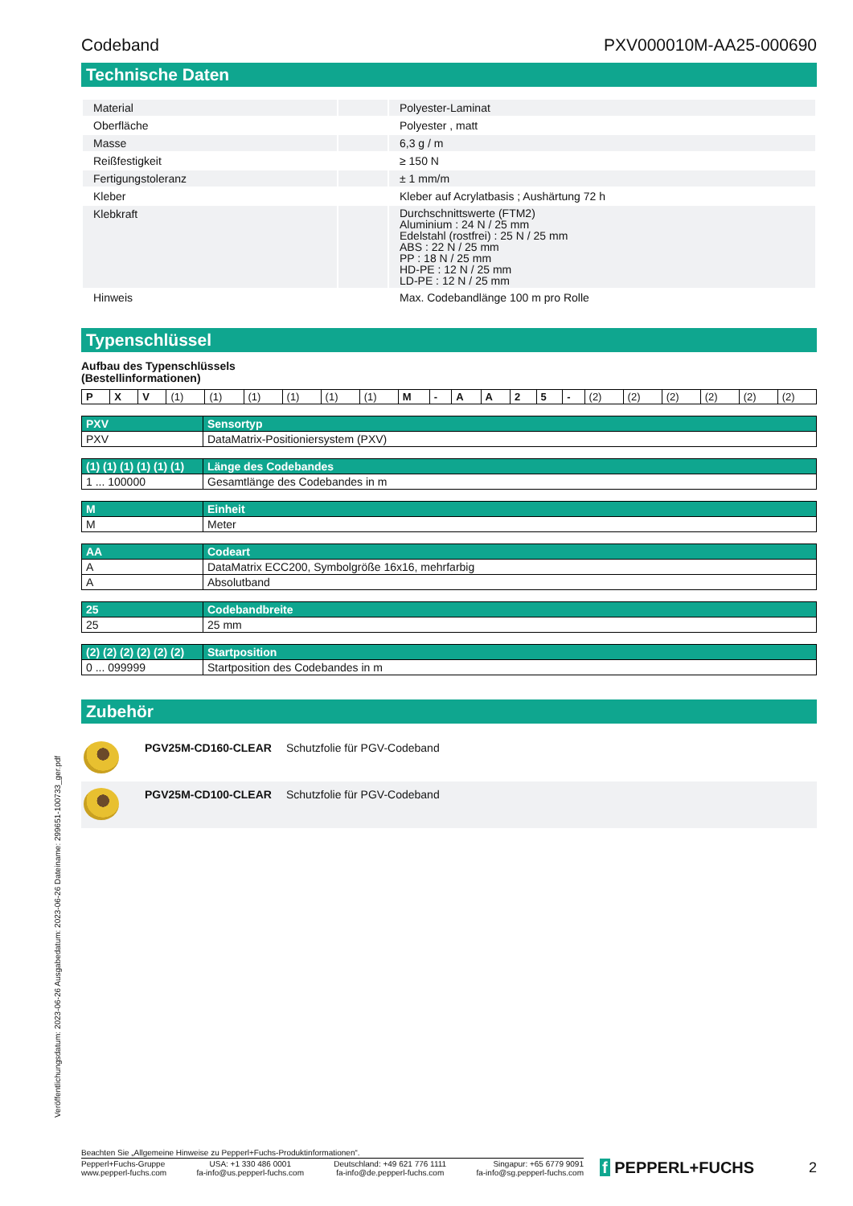Codeband PXV000010M-AA25-000690
Technische Daten
| Material | | Polyester-Laminat |
| Oberfläche | | Polyester , matt |
| Masse | | 6,3 g / m |
| Reißfestigkeit | | ≥ 150 N |
| Fertigungstoleranz | | ± 1 mm/m |
| Kleber | | Kleber auf Acrylatbasis ; Aushärtung 72 h |
| Klebkraft | | Durchschnittswerte (FTM2) Aluminium : 24 N / 25 mm Edelstahl (rostfrei) : 25 N / 25 mm ABS : 22 N / 25 mm PP : 18 N / 25 mm HD-PE : 12 N / 25 mm LD-PE : 12 N / 25 mm |
| Hinweis | | Max. Codebandlänge 100 m pro Rolle |
Typenschlüssel
Aufbau des Typenschlüssels
(Bestellinformationen)
| P | X | V | (1) | (1) | (1) | (1) | (1) | (1) | M | - | A | A | 2 | 5 | - | (2) | (2) | (2) | (2) | (2) | (2) |
| PXV | Sensortyp |
| --- | --- |
| PXV | DataMatrix-Positioniersystem (PXV) |
| (1) (1) (1) (1) (1) (1) | Länge des Codebandes |
| --- | --- |
| 1 ... 100000 | Gesamtlänge des Codebandes in m |
| M | Einheit |
| --- | --- |
| M | Meter |
| AA | Codeart |
| --- | --- |
| A | DataMatrix ECC200, Symbolgröße 16x16, mehrfarbig |
| A | Absolutband |
| 25 | Codebandbreite |
| --- | --- |
| 25 | 25 mm |
| (2) (2) (2) (2) (2) (2) | Startposition |
| --- | --- |
| 0 ... 099999 | Startposition des Codebandes in m |
Zubehör
| | PGV25M-CD160-CLEAR | Schutzfolie für PGV-Codeband |
| | PGV25M-CD100-CLEAR | Schutzfolie für PGV-Codeband |
Veröffentlichungsdatum: 2023-06-26 Ausgabedatum: 2023-06-26 Dateiname: 299651-100733_ger.pdf
Beachten Sie „Allgemeine Hinweise zu Pepperl+Fuchs-Produktinformationen“.
Pepperl+Fuchs-Gruppe
www.pepperl-fuchs.com
USA: +1 330 486 0001
fa-info@us.pepperl-fuchs.com
Deutschland: +49 621 776 1111
fa-info@de.pepperl-fuchs.com
Singapur: +65 6779 9091
fa-info@sg.pepperl-fuchs.com
f PEPPERL+FUCHS 2